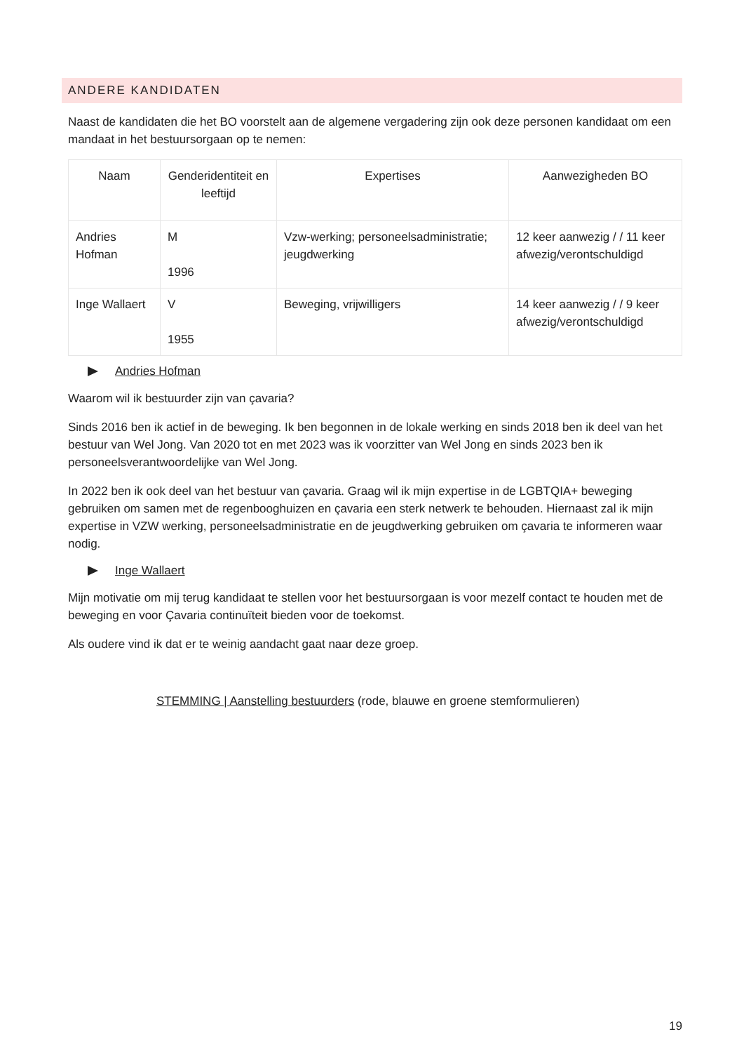ANDERE KANDIDATEN
Naast de kandidaten die het BO voorstelt aan de algemene vergadering zijn ook deze personen kandidaat om een mandaat in het bestuursorgaan op te nemen:
| Naam | Genderidentiteit en leeftijd | Expertises | Aanwezigheden BO |
| --- | --- | --- | --- |
| Andries Hofman | M 1996 | Vzw-werking; personeelsadministratie; jeugdwerking | 12 keer aanwezig / / 11 keer afwezig/verontschuldigd |
| Inge Wallaert | V 1955 | Beweging, vrijwilligers | 14 keer aanwezig / / 9 keer afwezig/verontschuldigd |
Andries Hofman
Waarom wil ik bestuurder zijn van çavaria?
Sinds 2016 ben ik actief in de beweging. Ik ben begonnen in de lokale werking en sinds 2018 ben ik deel van het bestuur van Wel Jong. Van 2020 tot en met 2023 was ik voorzitter van Wel Jong en sinds 2023 ben ik personeelsverantwoordelijke van Wel Jong.
In 2022 ben ik ook deel van het bestuur van çavaria. Graag wil ik mijn expertise in de LGBTQIA+ beweging gebruiken om samen met de regenbooghuizen en çavaria een sterk netwerk te behouden. Hiernaast zal ik mijn expertise in VZW werking, personeelsadministratie en de jeugdwerking gebruiken om çavaria te informeren waar nodig.
Inge Wallaert
Mijn motivatie om mij terug kandidaat te stellen voor het bestuursorgaan is voor mezelf contact te houden met de beweging en voor Çavaria continuïteit bieden voor de toekomst.
Als oudere vind ik dat er te weinig aandacht gaat naar deze groep.
STEMMING | Aanstelling bestuurders (rode, blauwe en groene stemformulieren)
19